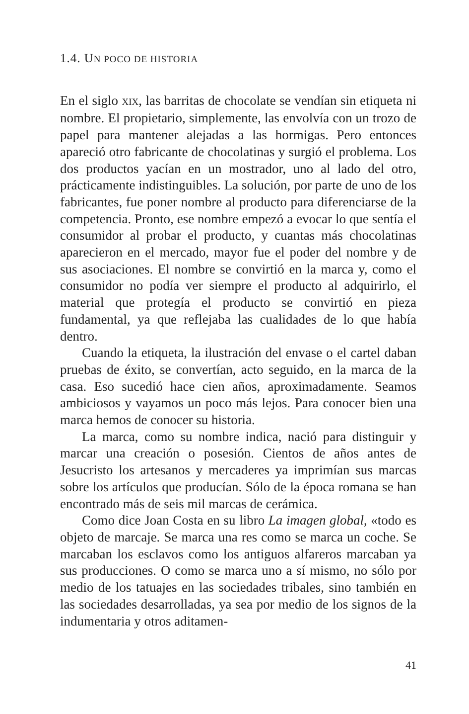1.4. UN POCO DE HISTORIA
En el siglo XIX, las barritas de chocolate se vendían sin etiqueta ni nombre. El propietario, simplemente, las envolvía con un trozo de papel para mantener alejadas a las hormigas. Pero entonces apareció otro fabricante de chocolatinas y surgió el problema. Los dos productos yacían en un mostrador, uno al lado del otro, prácticamente indistinguibles. La solución, por parte de uno de los fabricantes, fue poner nombre al producto para diferenciarse de la competencia. Pronto, ese nombre empezó a evocar lo que sentía el consumidor al probar el producto, y cuantas más chocolatinas aparecieron en el mercado, mayor fue el poder del nombre y de sus asociaciones. El nombre se convirtió en la marca y, como el consumidor no podía ver siempre el producto al adquirirlo, el material que protegía el producto se convirtió en pieza fundamental, ya que reflejaba las cualidades de lo que había dentro.
Cuando la etiqueta, la ilustración del envase o el cartel daban pruebas de éxito, se convertían, acto seguido, en la marca de la casa. Eso sucedió hace cien años, aproximadamente. Seamos ambiciosos y vayamos un poco más lejos. Para conocer bien una marca hemos de conocer su historia.
La marca, como su nombre indica, nació para distinguir y marcar una creación o posesión. Cientos de años antes de Jesucristo los artesanos y mercaderes ya imprimían sus marcas sobre los artículos que producían. Sólo de la época romana se han encontrado más de seis mil marcas de cerámica.
Como dice Joan Costa en su libro La imagen global, «todo es objeto de marcaje. Se marca una res como se marca un coche. Se marcaban los esclavos como los antiguos alfareros marcaban ya sus producciones. O como se marca uno a sí mismo, no sólo por medio de los tatuajes en las sociedades tribales, sino también en las sociedades desarrolladas, ya sea por medio de los signos de la indumentaria y otros aditamen-
41